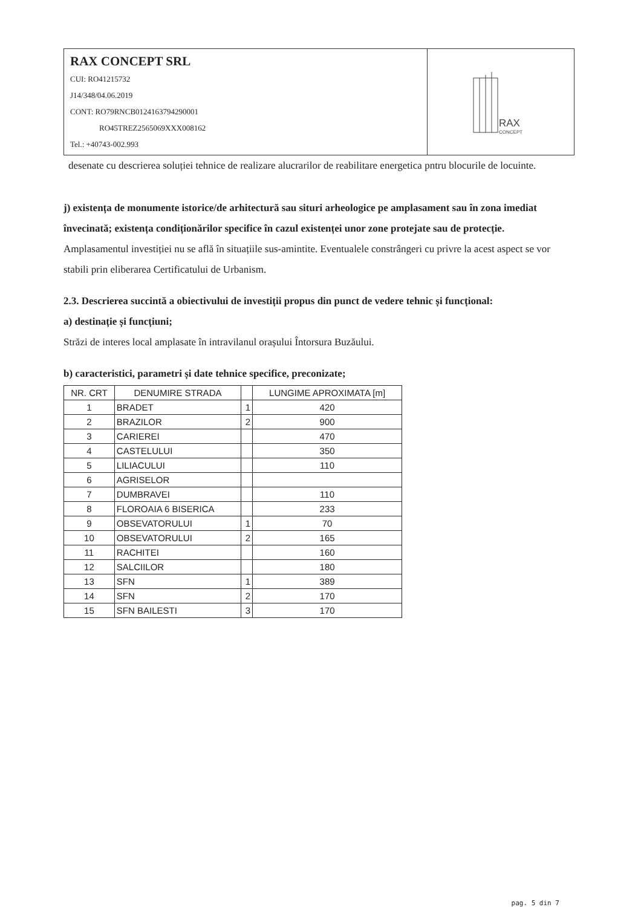RAX CONCEPT SRL
CUI: RO41215732
J14/348/04.06.2019
CONT: RO79RNCB0124163794290001
RO45TREZ2565069XXX008162
Tel.: +40743-002.993
RAX
CONCEPT
desenate cu descrierea soluției tehnice de realizare alucrarilor de reabilitare energetica pntru blocurile de locuinte.
j) existența de monumente istorice/de arhitectură sau situri arheologice pe amplasament sau în zona imediat învecinată; existența condiționărilor specifice în cazul existenței unor zone protejate sau de protecție.
Amplasamentul investiției nu se află în situațiile sus-amintite. Eventualele constrângeri cu privre la acest aspect se vor stabili prin eliberarea Certificatului de Urbanism.
2.3. Descrierea succintă a obiectivului de investiții propus din punct de vedere tehnic și funcțional:
a) destinație și funcțiuni;
Străzi de interes local amplasate în intravilanul orașului Întorsura Buzăului.
b) caracteristici, parametri și date tehnice specifice, preconizate;
| NR. CRT | DENUMIRE STRADA | | LUNGIME APROXIMATA [m] |
| --- | --- | --- | --- |
| 1 | BRADET | 1 | 420 |
| 2 | BRAZILOR | 2 | 900 |
| 3 | CARIEREI | | 470 |
| 4 | CASTELULUI | | 350 |
| 5 | LILIACULUI | | 110 |
| 6 | AGRISELOR | | |
| 7 | DUMBRAVEI | | 110 |
| 8 | FLOROAIA 6 BISERICA | | 233 |
| 9 | OBSEVATORULUI | 1 | 70 |
| 10 | OBSEVATORULUI | 2 | 165 |
| 11 | RACHITEI | | 160 |
| 12 | SALCIILOR | | 180 |
| 13 | SFN | 1 | 389 |
| 14 | SFN | 2 | 170 |
| 15 | SFN BAILESTI | 3 | 170 |
pag. 5 din 7